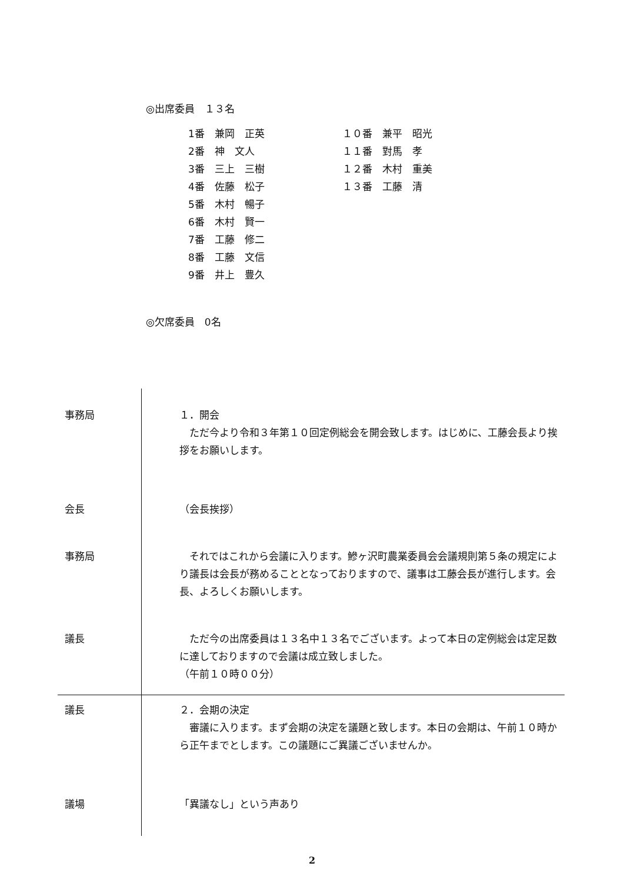◎出席委員　１３名
1番　兼岡　正英
2番　神　文人
3番　三上　三樹
4番　佐藤　松子
5番　木村　暢子
6番　木村　賢一
7番　工藤　修二
8番　工藤　文信
9番　井上　豊久
１０番　兼平　昭光
１１番　對馬　孝
１２番　木村　重美
１３番　工藤　清
◎欠席委員　0名
事務局 １．開会
　ただ今より令和３年第１０回定例総会を開会致します。はじめに、工藤会長より挨拶をお願いします。
会長 （会長挨拶）
事務局 　それではこれから会議に入ります。鰺ヶ沢町農業委員会会議規則第５条の規定により議長は会長が務めることとなっておりますので、議事は工藤会長が進行します。会長、よろしくお願いします。
議長 　ただ今の出席委員は１３名中１３名でございます。よって本日の定例総会は定足数に達しておりますので会議は成立致しました。
（午前１０時００分）
議長 ２．会期の決定
　審議に入ります。まず会期の決定を議題と致します。本日の会期は、午前１０時から正午までとします。この議題にご異議ございませんか。
議場 「異議なし」という声あり
2